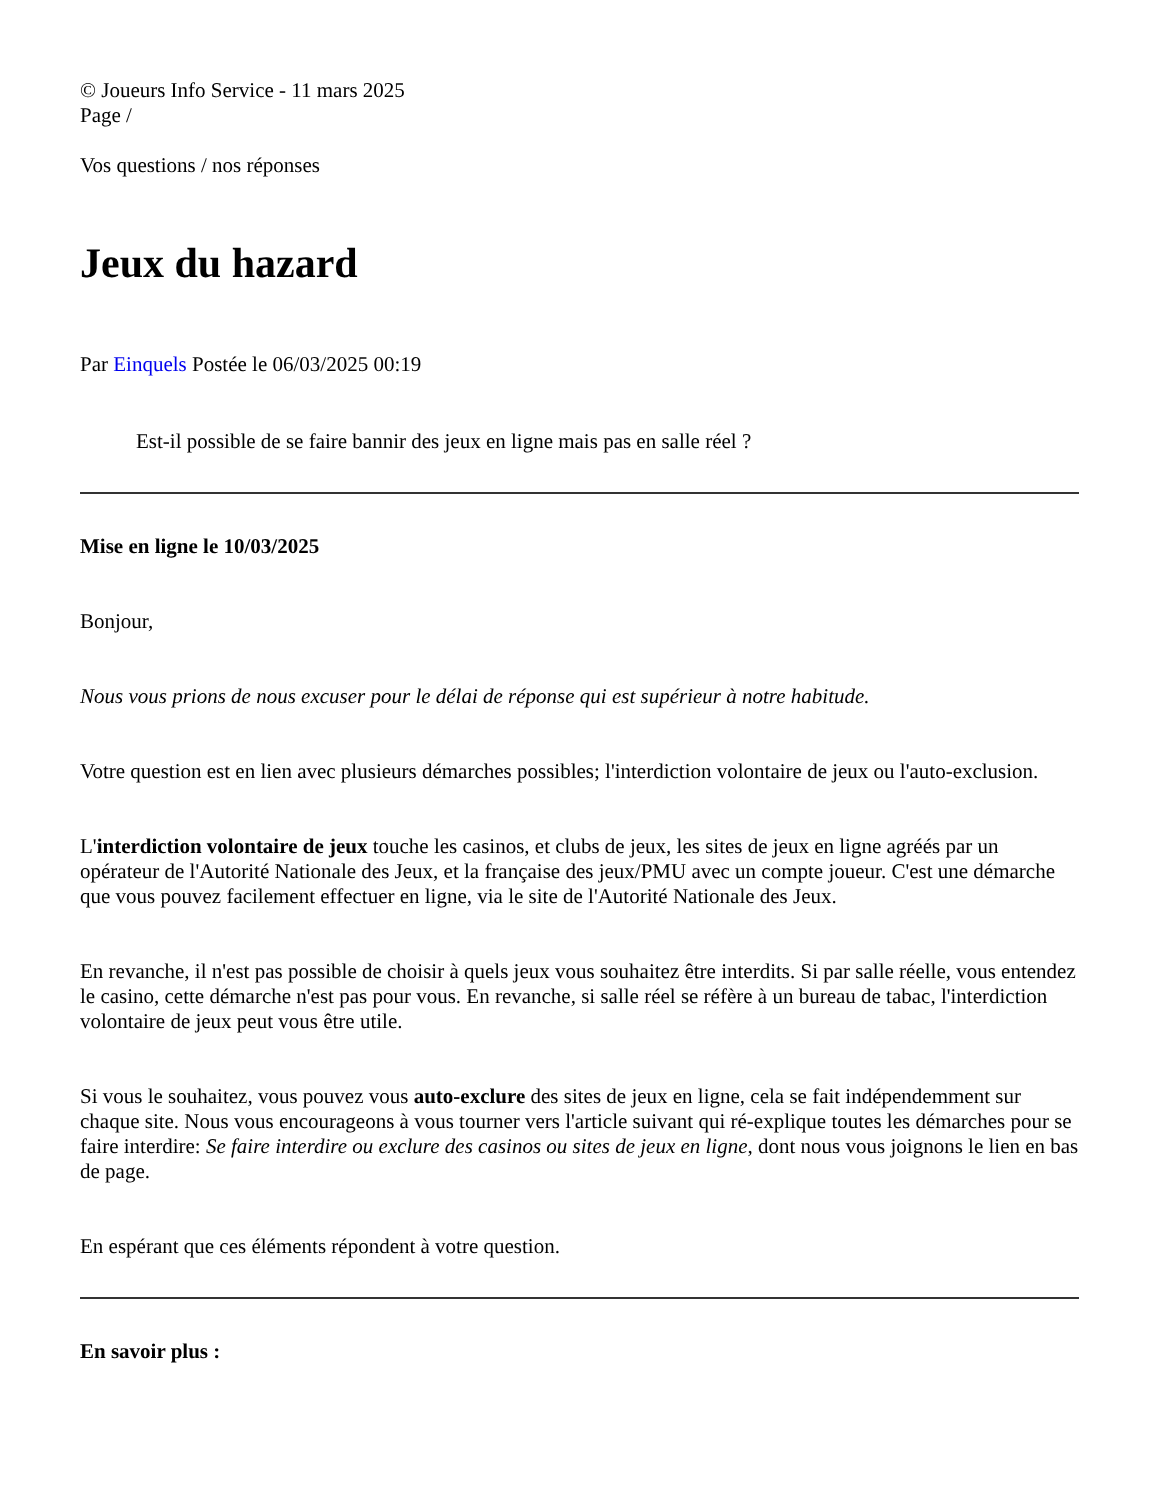© Joueurs Info Service - 11 mars 2025
Page /
Vos questions / nos réponses
Jeux du hazard
Par Einquels Postée le 06/03/2025 00:19
Est-il possible de se faire bannir des jeux en ligne mais pas en salle réel ?
Mise en ligne le 10/03/2025
Bonjour,
Nous vous prions de nous excuser pour le délai de réponse qui est supérieur à notre habitude.
Votre question est en lien avec plusieurs démarches possibles; l'interdiction volontaire de jeux ou l'auto-exclusion.
L'interdiction volontaire de jeux touche les casinos, et clubs de jeux, les sites de jeux en ligne agréés par un opérateur de l'Autorité Nationale des Jeux, et la française des jeux/PMU avec un compte joueur. C'est une démarche que vous pouvez facilement effectuer en ligne, via le site de l'Autorité Nationale des Jeux.
En revanche, il n'est pas possible de choisir à quels jeux vous souhaitez être interdits. Si par salle réelle, vous entendez le casino, cette démarche n'est pas pour vous. En revanche, si salle réel se réfère à un bureau de tabac, l'interdiction volontaire de jeux peut vous être utile.
Si vous le souhaitez, vous pouvez vous auto-exclure des sites de jeux en ligne, cela se fait indépendemment sur chaque site. Nous vous encourageons à vous tourner vers l'article suivant qui ré-explique toutes les démarches pour se faire interdire: Se faire interdire ou exclure des casinos ou sites de jeux en ligne, dont nous vous joignons le lien en bas de page.
En espérant que ces éléments répondent à votre question.
En savoir plus :